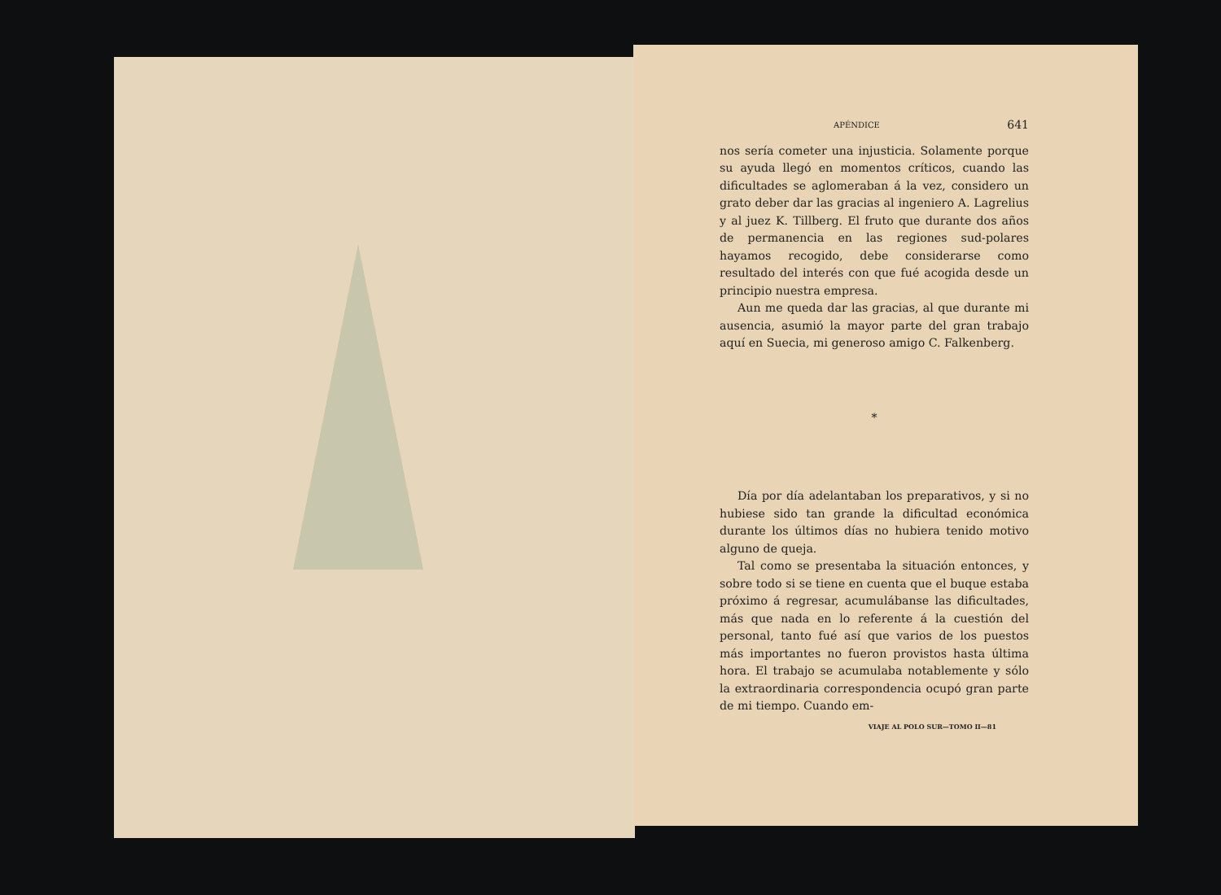APÉNDICE 641
nos sería cometer una injusticia. Solamente porque su ayuda llegó en momentos críticos, cuando las dificultades se aglomeraban á la vez, considero un grato deber dar las gracias al ingeniero A. Lagrelius y al juez K. Tillberg. El fruto que durante dos años de permanencia en las regiones sud-polares hayamos recogido, debe considerarse como resultado del interés con que fué acogida desde un principio nuestra empresa.
Aun me queda dar las gracias, al que durante mi ausencia, asumió la mayor parte del gran trabajo aquí en Suecia, mi generoso amigo C. Falkenberg.
*
Día por día adelantaban los preparativos, y si no hubiese sido tan grande la dificultad económica durante los últimos días no hubiera tenido motivo alguno de queja.
Tal como se presentaba la situación entonces, y sobre todo si se tiene en cuenta que el buque estaba próximo á regresar, acumulábanse las dificultades, más que nada en lo referente á la cuestión del personal, tanto fué así que varios de los puestos más importantes no fueron provistos hasta última hora. El trabajo se acumulaba notablemente y sólo la extraordinaria correspondencia ocupó gran parte de mi tiempo. Cuando em-
VIAJE AL POLO SUR—TOMO II—81